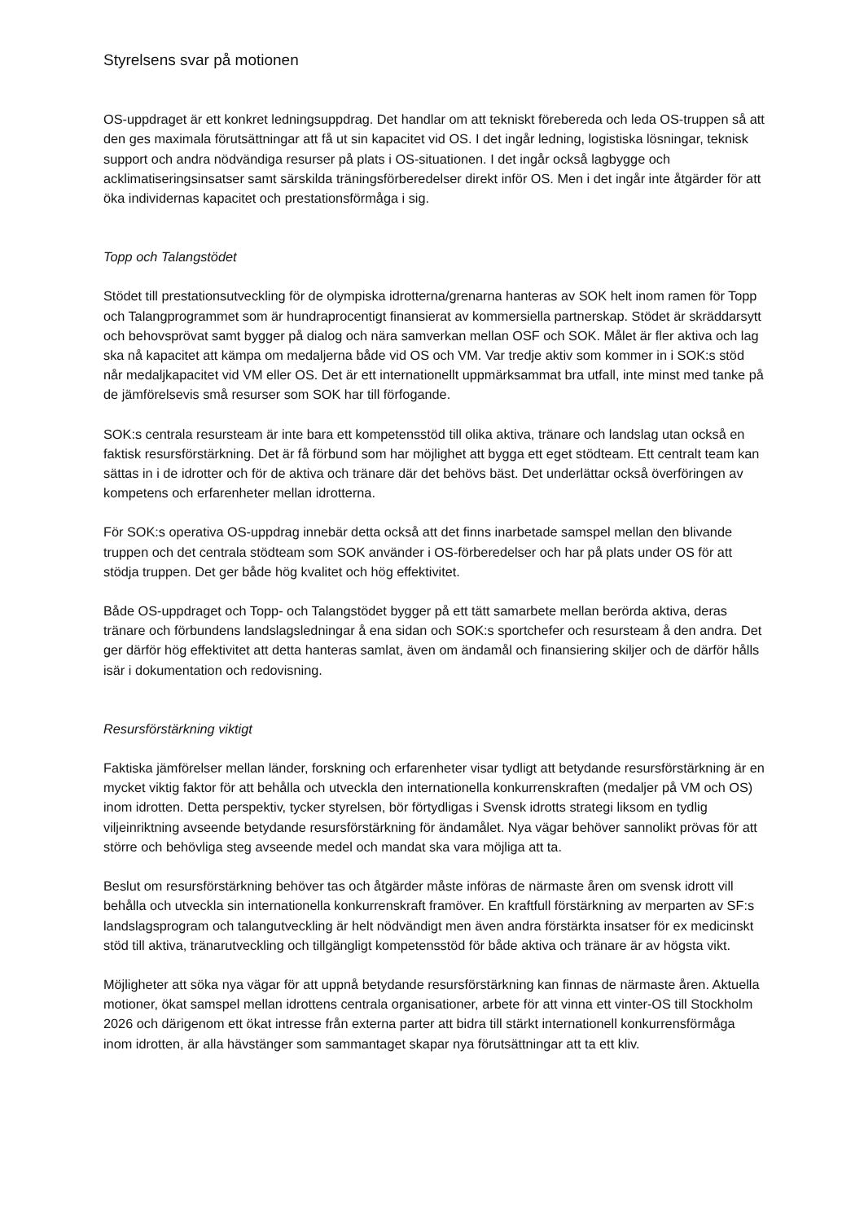Styrelsens svar på motionen
OS-uppdraget är ett konkret ledningsuppdrag. Det handlar om att tekniskt förebereda och leda OS-truppen så att den ges maximala förutsättningar att få ut sin kapacitet vid OS. I det ingår ledning, logistiska lösningar, teknisk support och andra nödvändiga resurser på plats i OS-situationen. I det ingår också lagbygge och acklimatiseringsinsatser samt särskilda träningsförberedelser direkt inför OS. Men i det ingår inte åtgärder för att öka individernas kapacitet och prestationsförmåga i sig.
Topp och Talangstödet
Stödet till prestationsutveckling för de olympiska idrotterna/grenarna hanteras av SOK helt inom ramen för Topp och Talangprogrammet som är hundraprocentigt finansierat av kommersiella partnerskap. Stödet är skräddarsytt och behovsprövat samt bygger på dialog och nära samverkan mellan OSF och SOK. Målet är fler aktiva och lag ska nå kapacitet att kämpa om medaljerna både vid OS och VM. Var tredje aktiv som kommer in i SOK:s stöd når medaljkapacitet vid VM eller OS. Det är ett internationellt uppmärksammat bra utfall, inte minst med tanke på de jämförelsevis små resurser som SOK har till förfogande.
SOK:s centrala resursteam är inte bara ett kompetensstöd till olika aktiva, tränare och landslag utan också en faktisk resursförstärkning. Det är få förbund som har möjlighet att bygga ett eget stödteam. Ett centralt team kan sättas in i de idrotter och för de aktiva och tränare där det behövs bäst. Det underlättar också överföringen av kompetens och erfarenheter mellan idrotterna.
För SOK:s operativa OS-uppdrag innebär detta också att det finns inarbetade samspel mellan den blivande truppen och det centrala stödteam som SOK använder i OS-förberedelser och har på plats under OS för att stödja truppen. Det ger både hög kvalitet och hög effektivitet.
Både OS-uppdraget och Topp- och Talangstödet bygger på ett tätt samarbete mellan berörda aktiva, deras tränare och förbundens landslagsledningar å ena sidan och SOK:s sportchefer och resursteam å den andra. Det ger därför hög effektivitet att detta hanteras samlat, även om ändamål och finansiering skiljer och de därför hålls isär i dokumentation och redovisning.
Resursförstärkning viktigt
Faktiska jämförelser mellan länder, forskning och erfarenheter visar tydligt att betydande resursförstärkning är en mycket viktig faktor för att behålla och utveckla den internationella konkurrenskraften (medaljer på VM och OS) inom idrotten. Detta perspektiv, tycker styrelsen, bör förtydligas i Svensk idrotts strategi liksom en tydlig viljeinriktning avseende betydande resursförstärkning för ändamålet. Nya vägar behöver sannolikt prövas för att större och behövliga steg avseende medel och mandat ska vara möjliga att ta.
Beslut om resursförstärkning behöver tas och åtgärder måste införas de närmaste åren om svensk idrott vill behålla och utveckla sin internationella konkurrenskraft framöver. En kraftfull förstärkning av merparten av SF:s landslagsprogram och talangutveckling är helt nödvändigt men även andra förstärkta insatser för ex medicinskt stöd till aktiva, tränarutveckling och tillgängligt kompetensstöd för både aktiva och tränare är av högsta vikt.
Möjligheter att söka nya vägar för att uppnå betydande resursförstärkning kan finnas de närmaste åren. Aktuella motioner, ökat samspel mellan idrottens centrala organisationer, arbete för att vinna ett vinter-OS till Stockholm 2026 och därigenom ett ökat intresse från externa parter att bidra till stärkt internationell konkurrensförmåga inom idrotten, är alla hävstänger som sammantaget skapar nya förutsättningar att ta ett kliv.